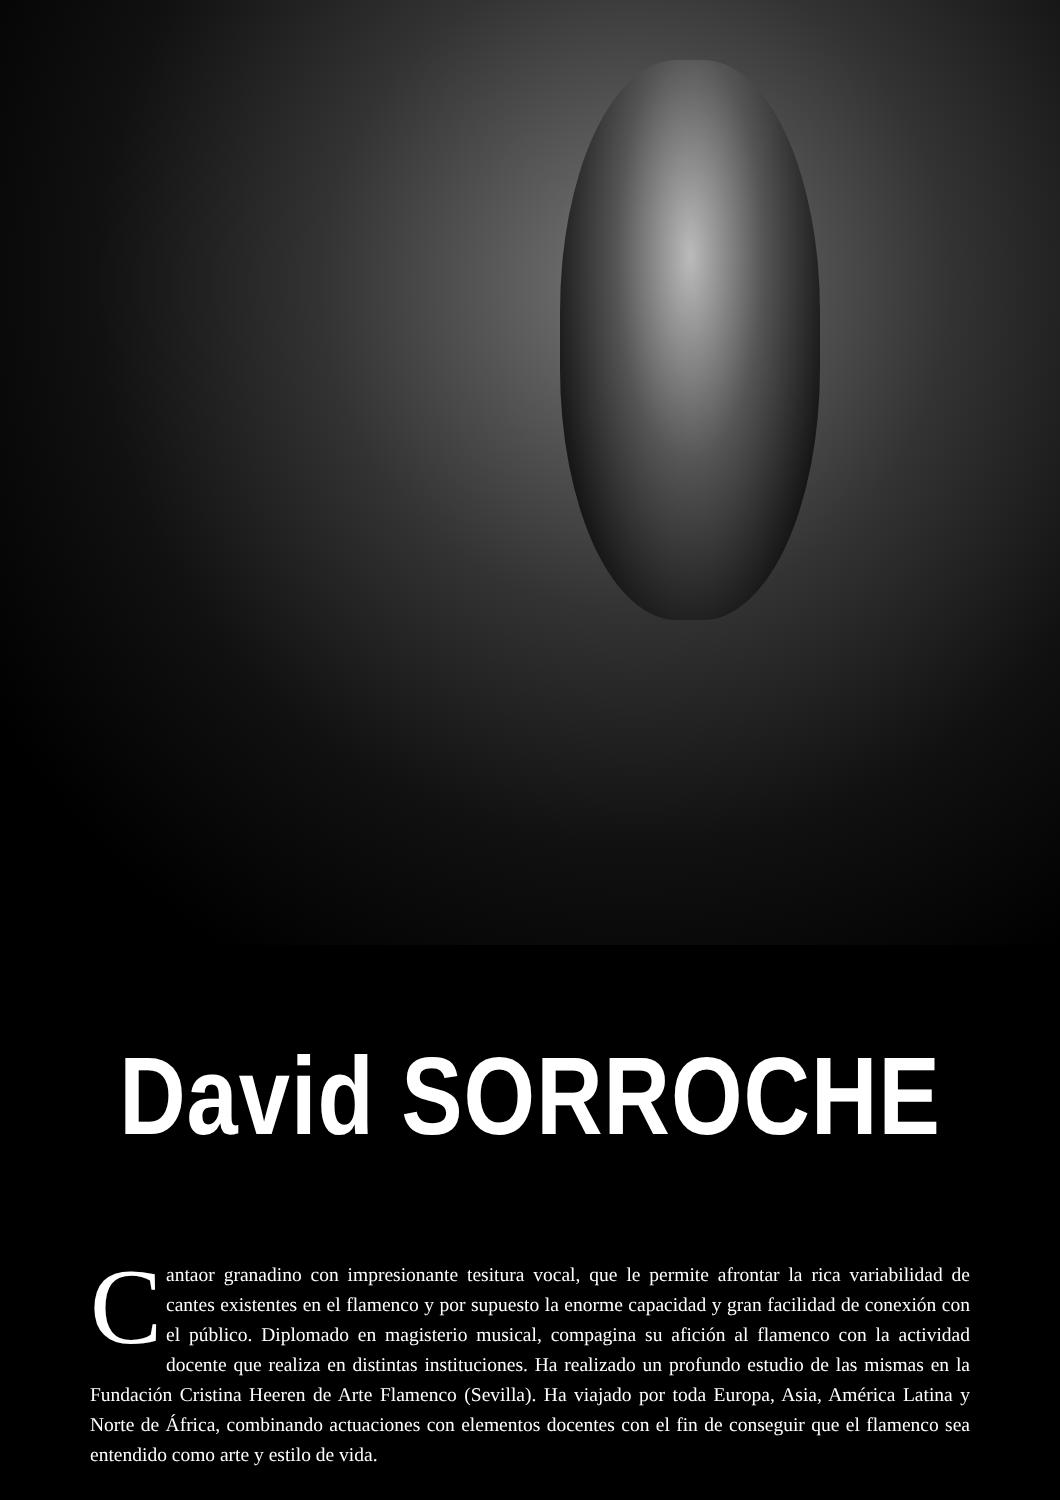David SORROCHE
Cantaor granadino con impresionante tesitura vocal, que le permite afrontar la rica variabilidad de cantes existentes en el flamenco y por supuesto la enorme capacidad y gran facilidad de conexión con el público. Diplomado en magisterio musical, compagina su afición al flamenco con la actividad docente que realiza en distintas instituciones. Ha realizado un profundo estudio de las mismas en la Fundación Cristina Heeren de Arte Flamenco (Sevilla). Ha viajado por toda Europa, Asia, América Latina y Norte de África, combinando actuaciones con elementos docentes con el fin de conseguir que el flamenco sea entendido como arte y estilo de vida.